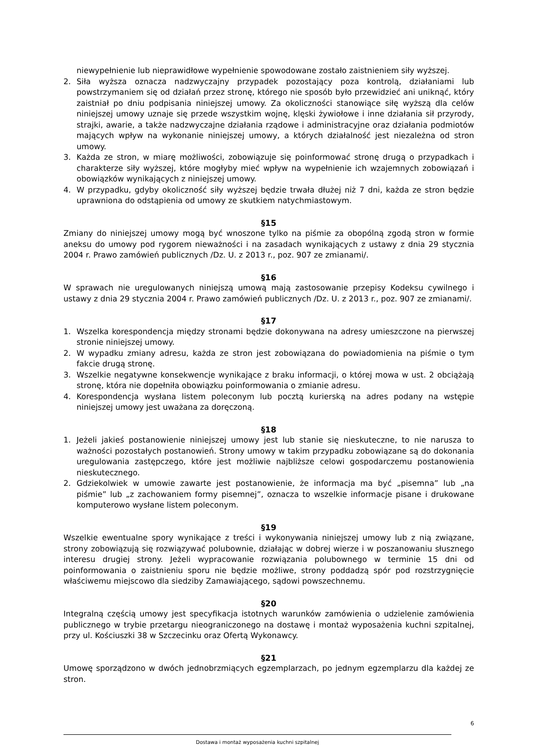niewypełnienie lub nieprawidłowe wypełnienie spowodowane zostało zaistnieniem siły wyższej.
2. Siła wyższa oznacza nadzwyczajny przypadek pozostający poza kontrolą, działaniami lub powstrzymaniem się od działań przez stronę, którego nie sposób było przewidzieć ani uniknąć, który zaistniał po dniu podpisania niniejszej umowy. Za okoliczności stanowiące siłę wyższą dla celów niniejszej umowy uznaje się przede wszystkim wojnę, klęski żywiołowe i inne działania sił przyrody, strajki, awarie, a także nadzwyczajne działania rządowe i administracyjne oraz działania podmiotów mających wpływ na wykonanie niniejszej umowy, a których działalność jest niezależna od stron umowy.
3. Każda ze stron, w miarę możliwości, zobowiązuje się poinformować stronę drugą o przypadkach i charakterze siły wyższej, które mogłyby mieć wpływ na wypełnienie ich wzajemnych zobowiązań i obowiązków wynikających z niniejszej umowy.
4. W przypadku, gdyby okoliczność siły wyższej będzie trwała dłużej niż 7 dni, każda ze stron będzie uprawniona do odstąpienia od umowy ze skutkiem natychmiastowym.
§15
Zmiany do niniejszej umowy mogą być wnoszone tylko na piśmie za obopólną zgodą stron w formie aneksu do umowy pod rygorem nieważności i na zasadach wynikających z ustawy z dnia 29 stycznia 2004 r. Prawo zamówień publicznych /Dz. U. z 2013 r., poz. 907 ze zmianami/.
§16
W sprawach nie uregulowanych niniejszą umową mają zastosowanie przepisy Kodeksu cywilnego i ustawy z dnia 29 stycznia 2004 r. Prawo zamówień publicznych /Dz. U. z 2013 r., poz. 907 ze zmianami/.
§17
1. Wszelka korespondencja między stronami będzie dokonywana na adresy umieszczone na pierwszej stronie niniejszej umowy.
2. W wypadku zmiany adresu, każda ze stron jest zobowiązana do powiadomienia na piśmie o tym fakcie drugą stronę.
3. Wszelkie negatywne konsekwencje wynikające z braku informacji, o której mowa w ust. 2 obciążają stronę, która nie dopełniła obowiązku poinformowania o zmianie adresu.
4. Korespondencja wysłana listem poleconym lub pocztą kurierską na adres podany na wstępie niniejszej umowy jest uważana za doręczoną.
§18
1. Jeżeli jakieś postanowienie niniejszej umowy jest lub stanie się nieskuteczne, to nie narusza to ważności pozostałych postanowień. Strony umowy w takim przypadku zobowiązane są do dokonania uregulowania zastępczego, które jest możliwie najbliższe celowi gospodarczemu postanowienia nieskutecznego.
2. Gdziekolwiek w umowie zawarte jest postanowienie, że informacja ma być „pisemna” lub „na piśmie” lub „z zachowaniem formy pisemnej”, oznacza to wszelkie informacje pisane i drukowane komputerowo wysłane listem poleconym.
§19
Wszelkie ewentualne spory wynikające z treści i wykonywania niniejszej umowy lub z nią związane, strony zobowiązują się rozwiązywać polubownie, działając w dobrej wierze i w poszanowaniu słusznego interesu drugiej strony. Jeżeli wypracowanie rozwiązania polubownego w terminie 15 dni od poinformowania o zaistnieniu sporu nie będzie możliwe, strony poddadzą spór pod rozstrzygnięcie właściwemu miejscowo dla siedziby Zamawiającego, sądowi powszechnemu.
§20
Integralną częścią umowy jest specyfikacja istotnych warunków zamówienia o udzielenie zamówienia publicznego w trybie przetargu nieograniczonego na dostawę i montaż wyposażenia kuchni szpitalnej, przy ul. Kościuszki 38 w Szczecinku oraz Ofertą Wykonawcy.
§21
Umowę sporządzono w dwóch jednobrzmiących egzemplarzach, po jednym egzemplarzu dla każdej ze stron.
6
Dostawa i montaż wyposażenia kuchni szpitalnej